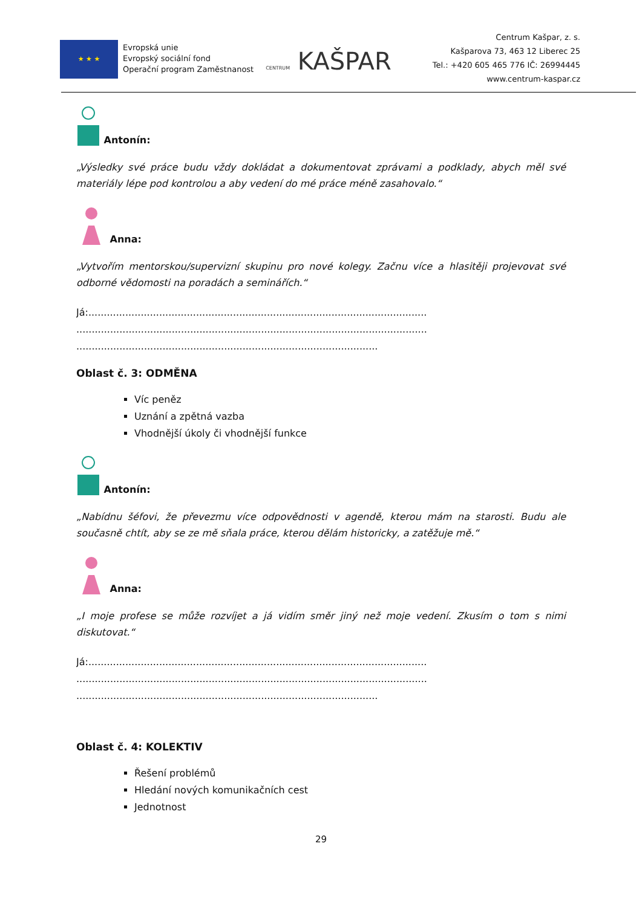★ ★ ★
Evropská unie
Evropský sociální fond
Operační program Zaměstnanost
CENTRUM KAŠPAR
Centrum Kašpar, z. s.
Kašparova 73, 463 12 Liberec 25
Tel.: +420 605 465 776 IČ: 26994445
www.centrum-kaspar.cz
Antonín:
„Výsledky své práce budu vždy dokládat a dokumentovat zprávami a podklady, abych měl své materiály lépe pod kontrolou a aby vedení do mé práce méně zasahovalo.“
Anna:
„Vytvořím mentorskou/supervizní skupinu pro nové kolegy. Začnu více a hlasitěji projevovat své odborné vědomosti na poradách a seminářích.“
Já:..............................................................................................................
..................................................................................................................
..................................................................................................
Oblast č. 3: ODMĚNA
Víc peněz
Uznání a zpětná vazba
Vhodnější úkoly či vhodnější funkce
Antonín:
„Nabídnu šéfovi, že převezmu více odpovědnosti v agendě, kterou mám na starosti. Budu ale současně chtít, aby se ze mě sňala práce, kterou dělám historicky, a zatěžuje mě.“
Anna:
„I moje profese se může rozvíjet a já vidím směr jiný než moje vedení. Zkusím o tom s nimi diskutovat.“
Já:..............................................................................................................
..................................................................................................................
..................................................................................................
Oblast č. 4: KOLEKTIV
Řešení problémů
Hledání nových komunikačních cest
Jednotnost
29